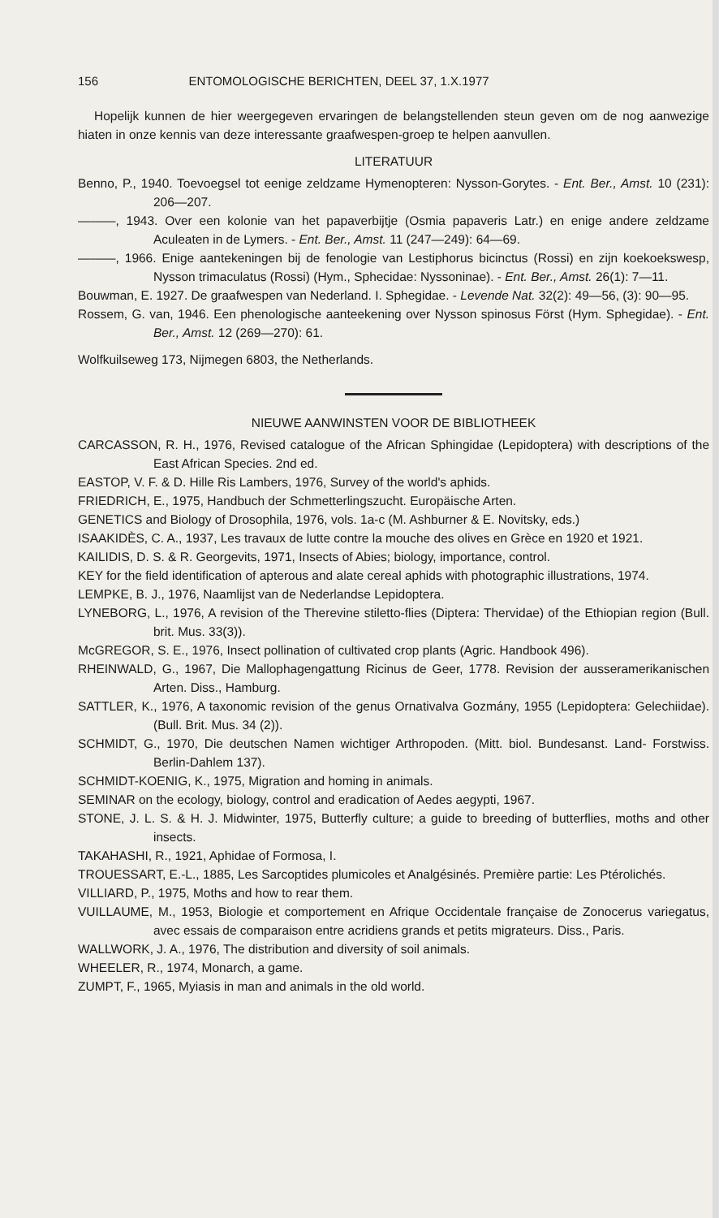156 ENTOMOLOGISCHE BERICHTEN, DEEL 37, 1.X.1977
Hopelijk kunnen de hier weergegeven ervaringen de belangstellenden steun geven om de nog aanwezige hiaten in onze kennis van deze interessante graafwespen-groep te helpen aanvullen.
LITERATUUR
Benno, P., 1940. Toevoegsel tot eenige zeldzame Hymenopteren: Nysson-Gorytes. - Ent. Ber., Amst. 10 (231): 206—207.
———, 1943. Over een kolonie van het papaverbijtje (Osmia papaveris Latr.) en enige andere zeldzame Aculeaten in de Lymers. - Ent. Ber., Amst. 11 (247—249): 64—69.
———, 1966. Enige aantekeningen bij de fenologie van Lestiphorus bicinctus (Rossi) en zijn koekoekswesp, Nysson trimaculatus (Rossi) (Hym., Sphecidae: Nyssoninae). - Ent. Ber., Amst. 26(1): 7—11.
Bouwman, E. 1927. De graafwespen van Nederland. I. Sphegidae. - Levende Nat. 32(2): 49—56, (3): 90—95.
Rossem, G. van, 1946. Een phenologische aanteekening over Nysson spinosus Först (Hym. Sphegidae). - Ent. Ber., Amst. 12 (269—270): 61.
Wolfkuilseweg 173, Nijmegen 6803, the Netherlands.
NIEUWE AANWINSTEN VOOR DE BIBLIOTHEEK
CARCASSON, R. H., 1976, Revised catalogue of the African Sphingidae (Lepidoptera) with descriptions of the East African Species. 2nd ed.
EASTOP, V. F. & D. Hille Ris Lambers, 1976, Survey of the world's aphids.
FRIEDRICH, E., 1975, Handbuch der Schmetterlingszucht. Europäische Arten.
GENETICS and Biology of Drosophila, 1976, vols. 1a-c (M. Ashburner & E. Novitsky, eds.)
ISAAKIDÈS, C. A., 1937, Les travaux de lutte contre la mouche des olives en Grèce en 1920 et 1921.
KAILIDIS, D. S. & R. Georgevits, 1971, Insects of Abies; biology, importance, control.
KEY for the field identification of apterous and alate cereal aphids with photographic illustrations, 1974.
LEMPKE, B. J., 1976, Naamlijst van de Nederlandse Lepidoptera.
LYNEBORG, L., 1976, A revision of the Therevine stiletto-flies (Diptera: Thervidae) of the Ethiopian region (Bull. brit. Mus. 33(3)).
McGREGOR, S. E., 1976, Insect pollination of cultivated crop plants (Agric. Handbook 496).
RHEINWALD, G., 1967, Die Mallophagengattung Ricinus de Geer, 1778. Revision der ausseramerikanischen Arten. Diss., Hamburg.
SATTLER, K., 1976, A taxonomic revision of the genus Ornativalva Gozmány, 1955 (Lepidoptera: Gelechiidae). (Bull. Brit. Mus. 34 (2)).
SCHMIDT, G., 1970, Die deutschen Namen wichtiger Arthropoden. (Mitt. biol. Bundesanst. Land- Forstwiss. Berlin-Dahlem 137).
SCHMIDT-KOENIG, K., 1975, Migration and homing in animals.
SEMINAR on the ecology, biology, control and eradication of Aedes aegypti, 1967.
STONE, J. L. S. & H. J. Midwinter, 1975, Butterfly culture; a guide to breeding of butterflies, moths and other insects.
TAKAHASHI, R., 1921, Aphidae of Formosa, I.
TROUESSART, E.-L., 1885, Les Sarcoptides plumicoles et Analgésinés. Première partie: Les Ptérolichés.
VILLIARD, P., 1975, Moths and how to rear them.
VUILLAUME, M., 1953, Biologie et comportement en Afrique Occidentale française de Zonocerus variegatus, avec essais de comparaison entre acridiens grands et petits migrateurs. Diss., Paris.
WALLWORK, J. A., 1976, The distribution and diversity of soil animals.
WHEELER, R., 1974, Monarch, a game.
ZUMPT, F., 1965, Myiasis in man and animals in the old world.